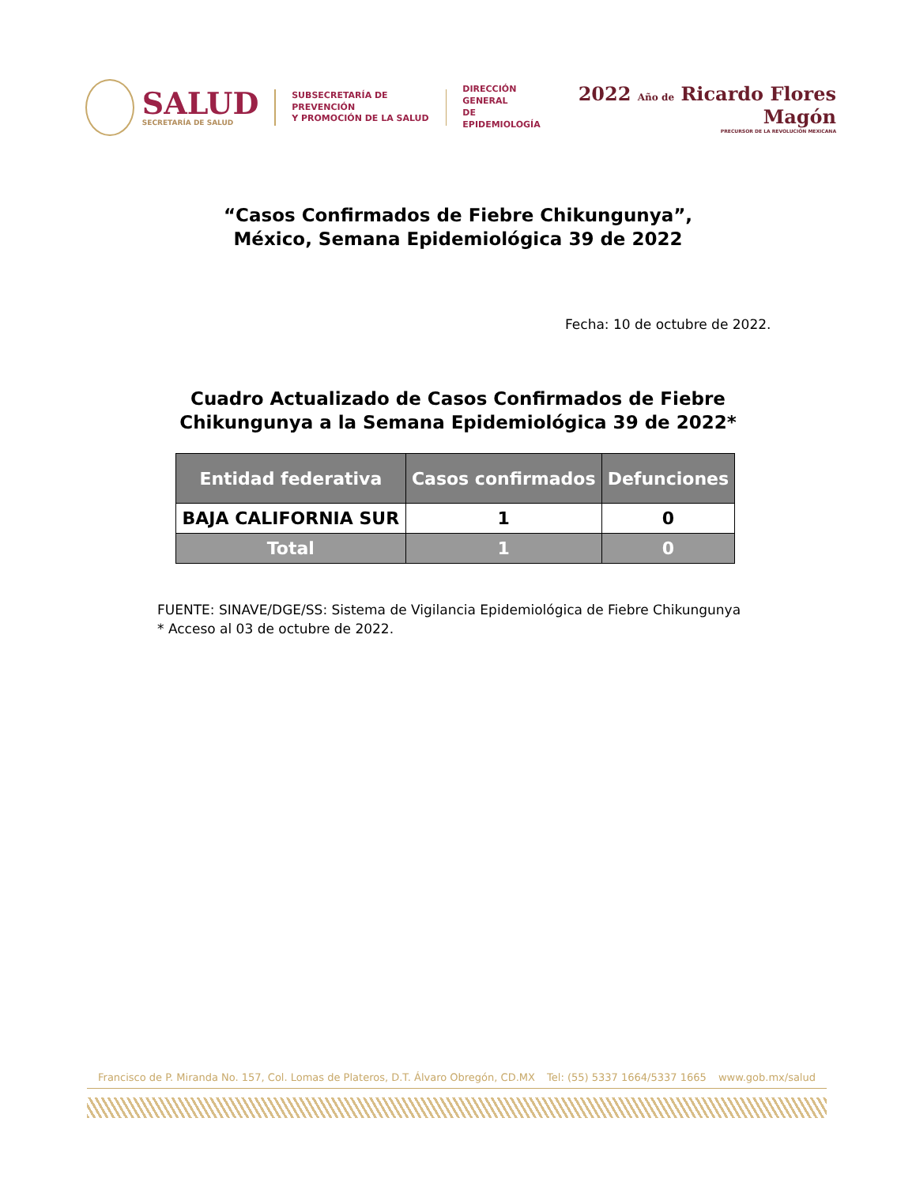SALUD
SECRETARÍA DE SALUD
SUBSECRETARÍA DE PREVENCIÓN
Y PROMOCIÓN DE LA SALUD
DIRECCIÓN GENERAL
DE EPIDEMIOLOGÍA
2022 Año de Ricardo Flores Magón
PRECURSOR DE LA REVOLUCIÓN MEXICANA
“Casos Confirmados de Fiebre Chikungunya”,
México, Semana Epidemiológica 39 de 2022
Fecha: 10 de octubre de 2022.
Cuadro Actualizado de Casos Confirmados de Fiebre
Chikungunya a la Semana Epidemiológica 39 de 2022*
| Entidad federativa | Casos confirmados | Defunciones |
| --- | --- | --- |
| BAJA CALIFORNIA SUR | 1 | 0 |
| Total | 1 | 0 |
FUENTE: SINAVE/DGE/SS: Sistema de Vigilancia Epidemiológica de Fiebre Chikungunya
* Acceso al 03 de octubre de 2022.
Francisco de P. Miranda No. 157, Col. Lomas de Plateros, D.T. Álvaro Obregón, CD.MX Tel: (55) 5337 1664/5337 1665 www.gob.mx/salud